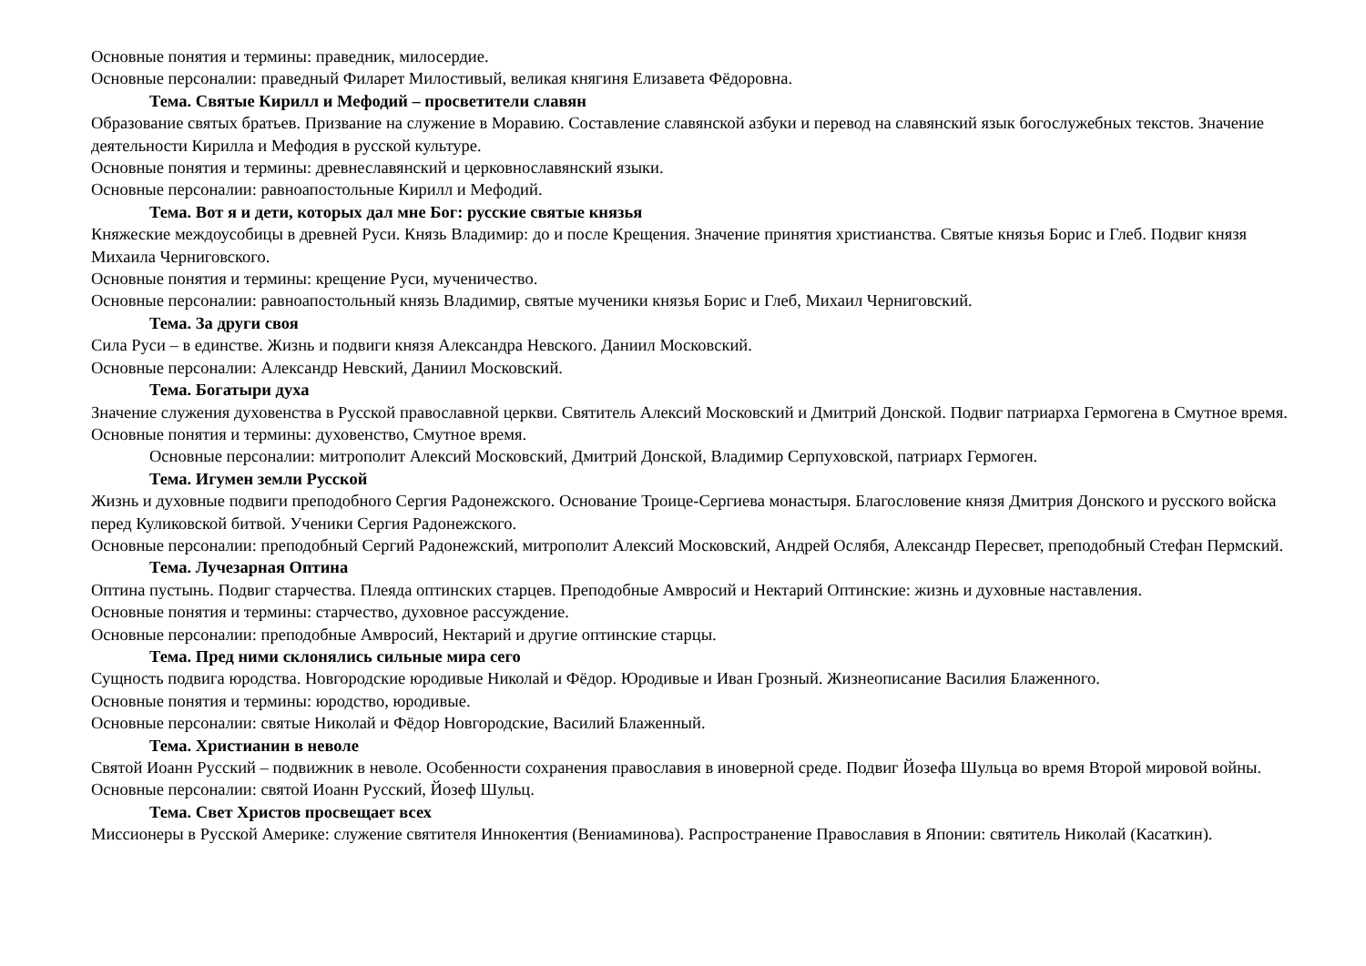Основные понятия и термины: праведник, милосердие.
Основные персоналии: праведный Филарет Милостивый, великая княгиня Елизавета Фёдоровна.
Тема. Святые Кирилл и Мефодий – просветители славян
Образование святых братьев. Призвание на служение в Моравию. Составление славянской азбуки и перевод на славянский язык богослужебных текстов. Значение деятельности Кирилла и Мефодия в русской культуре.
Основные понятия и термины: древнеславянский и церковнославянский языки.
Основные персоналии: равноапостольные Кирилл и Мефодий.
Тема. Вот я и дети, которых дал мне Бог: русские святые князья
Княжеские междоусобицы в древней Руси. Князь Владимир: до и после Крещения. Значение принятия христианства. Святые князья Борис и Глеб. Подвиг князя Михаила Черниговского.
Основные понятия и термины: крещение Руси, мученичество.
Основные персоналии: равноапостольный князь Владимир, святые мученики князья Борис и Глеб, Михаил Черниговский.
Тема. За други своя
Сила Руси – в единстве. Жизнь и подвиги князя Александра Невского. Даниил Московский.
Основные персоналии: Александр Невский, Даниил Московский.
Тема. Богатыри духа
Значение служения духовенства в Русской православной церкви. Святитель Алексий Московский и Дмитрий Донской. Подвиг патриарха Гермогена в Смутное время.
Основные понятия и термины: духовенство, Смутное время.
Основные персоналии: митрополит Алексий Московский, Дмитрий Донской, Владимир Серпуховской, патриарх Гермоген.
Тема. Игумен земли Русской
Жизнь и духовные подвиги преподобного Сергия Радонежского. Основание Троице-Сергиева монастыря. Благословение князя Дмитрия Донского и русского войска перед Куликовской битвой. Ученики Сергия Радонежского.
Основные персоналии: преподобный Сергий Радонежский, митрополит Алексий Московский, Андрей Ослябя, Александр Пересвет, преподобный Стефан Пермский.
Тема. Лучезарная Оптина
Оптина пустынь. Подвиг старчества. Плеяда оптинских старцев. Преподобные Амвросий и Нектарий Оптинские: жизнь и духовные наставления.
Основные понятия и термины: старчество, духовное рассуждение.
Основные персоналии: преподобные Амвросий, Нектарий и другие оптинские старцы.
Тема. Пред ними склонялись сильные мира сего
Сущность подвига юродства. Новгородские юродивые Николай и Фёдор. Юродивые и Иван Грозный. Жизнеописание Василия Блаженного.
Основные понятия и термины: юродство, юродивые.
Основные персоналии: святые Николай и Фёдор Новгородские, Василий Блаженный.
Тема. Христианин в неволе
Святой Иоанн Русский – подвижник в неволе. Особенности сохранения православия в иноверной среде. Подвиг Йозефа Шульца во время Второй мировой войны. Основные персоналии: святой Иоанн Русский, Йозеф Шульц.
Тема. Свет Христов просвещает всех
Миссионеры в Русской Америке: служение святителя Иннокентия (Вениаминова). Распространение Православия в Японии: святитель Николай (Касаткин).